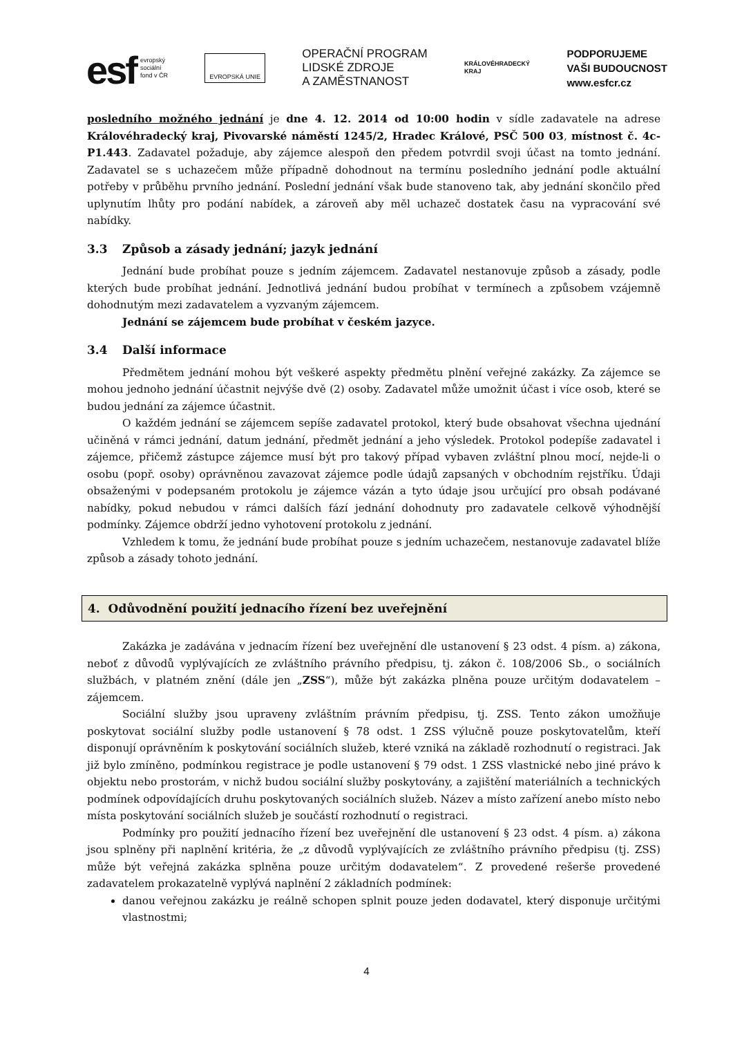esf evropský
sociální
fond v ČR
EVROPSKÁ UNIE
OPERAČNÍ PROGRAM
LIDSKÉ ZDROJE
A ZAMĚSTNANOST
KRÁLOVÉHRADECKÝ
KRAJ
PODPORUJEME
VAŠI BUDOUCNOST
www.esfcr.cz
posledního možného jednání je dne 4. 12. 2014 od 10:00 hodin v sídle zadavatele na adrese Královéhradecký kraj, Pivovarské náměstí 1245/2, Hradec Králové, PSČ 500 03, místnost č. 4c-P1.443. Zadavatel požaduje, aby zájemce alespoň den předem potvrdil svoji účast na tomto jednání. Zadavatel se s uchazečem může případně dohodnout na termínu posledního jednání podle aktuální potřeby v průběhu prvního jednání. Poslední jednání však bude stanoveno tak, aby jednání skončilo před uplynutím lhůty pro podání nabídek, a zároveň aby měl uchazeč dostatek času na vypracování své nabídky.
3.3 Způsob a zásady jednání; jazyk jednání
Jednání bude probíhat pouze s jedním zájemcem. Zadavatel nestanovuje způsob a zásady, podle kterých bude probíhat jednání. Jednotlivá jednání budou probíhat v termínech a způsobem vzájemně dohodnutým mezi zadavatelem a vyzvaným zájemcem.
Jednání se zájemcem bude probíhat v českém jazyce.
3.4 Další informace
Předmětem jednání mohou být veškeré aspekty předmětu plnění veřejné zakázky. Za zájemce se mohou jednoho jednání účastnit nejvýše dvě (2) osoby. Zadavatel může umožnit účast i více osob, které se budou jednání za zájemce účastnit.
O každém jednání se zájemcem sepíše zadavatel protokol, který bude obsahovat všechna ujednání učiněná v rámci jednání, datum jednání, předmět jednání a jeho výsledek. Protokol podepíše zadavatel i zájemce, přičemž zástupce zájemce musí být pro takový případ vybaven zvláštní plnou mocí, nejde-li o osobu (popř. osoby) oprávněnou zavazovat zájemce podle údajů zapsaných v obchodním rejstříku. Údaji obsaženými v podepsaném protokolu je zájemce vázán a tyto údaje jsou určující pro obsah podávané nabídky, pokud nebudou v rámci dalších fází jednání dohodnuty pro zadavatele celkově výhodnější podmínky. Zájemce obdrží jedno vyhotovení protokolu z jednání.
Vzhledem k tomu, že jednání bude probíhat pouze s jedním uchazečem, nestanovuje zadavatel blíže způsob a zásady tohoto jednání.
4. Odůvodnění použití jednacího řízení bez uveřejnění
Zakázka je zadávána v jednacím řízení bez uveřejnění dle ustanovení § 23 odst. 4 písm. a) zákona, neboť z důvodů vyplývajících ze zvláštního právního předpisu, tj. zákon č. 108/2006 Sb., o sociálních službách, v platném znění (dále jen „ZSS“), může být zakázka plněna pouze určitým dodavatelem – zájemcem.
Sociální služby jsou upraveny zvláštním právním předpisu, tj. ZSS. Tento zákon umožňuje poskytovat sociální služby podle ustanovení § 78 odst. 1 ZSS výlučně pouze poskytovatelům, kteří disponují oprávněním k poskytování sociálních služeb, které vzniká na základě rozhodnutí o registraci. Jak již bylo zmíněno, podmínkou registrace je podle ustanovení § 79 odst. 1 ZSS vlastnické nebo jiné právo k objektu nebo prostorám, v nichž budou sociální služby poskytovány, a zajištění materiálních a technických podmínek odpovídajících druhu poskytovaných sociálních služeb. Název a místo zařízení anebo místo nebo místa poskytování sociálních služeb je součástí rozhodnutí o registraci.
Podmínky pro použití jednacího řízení bez uveřejnění dle ustanovení § 23 odst. 4 písm. a) zákona jsou splněny při naplnění kritéria, že „z důvodů vyplývajících ze zvláštního právního předpisu (tj. ZSS) může být veřejná zakázka splněna pouze určitým dodavatelem“. Z provedené rešerše provedené zadavatelem prokazatelně vyplývá naplnění 2 základních podmínek:
danou veřejnou zakázku je reálně schopen splnit pouze jeden dodavatel, který disponuje určitými vlastnostmi;
4